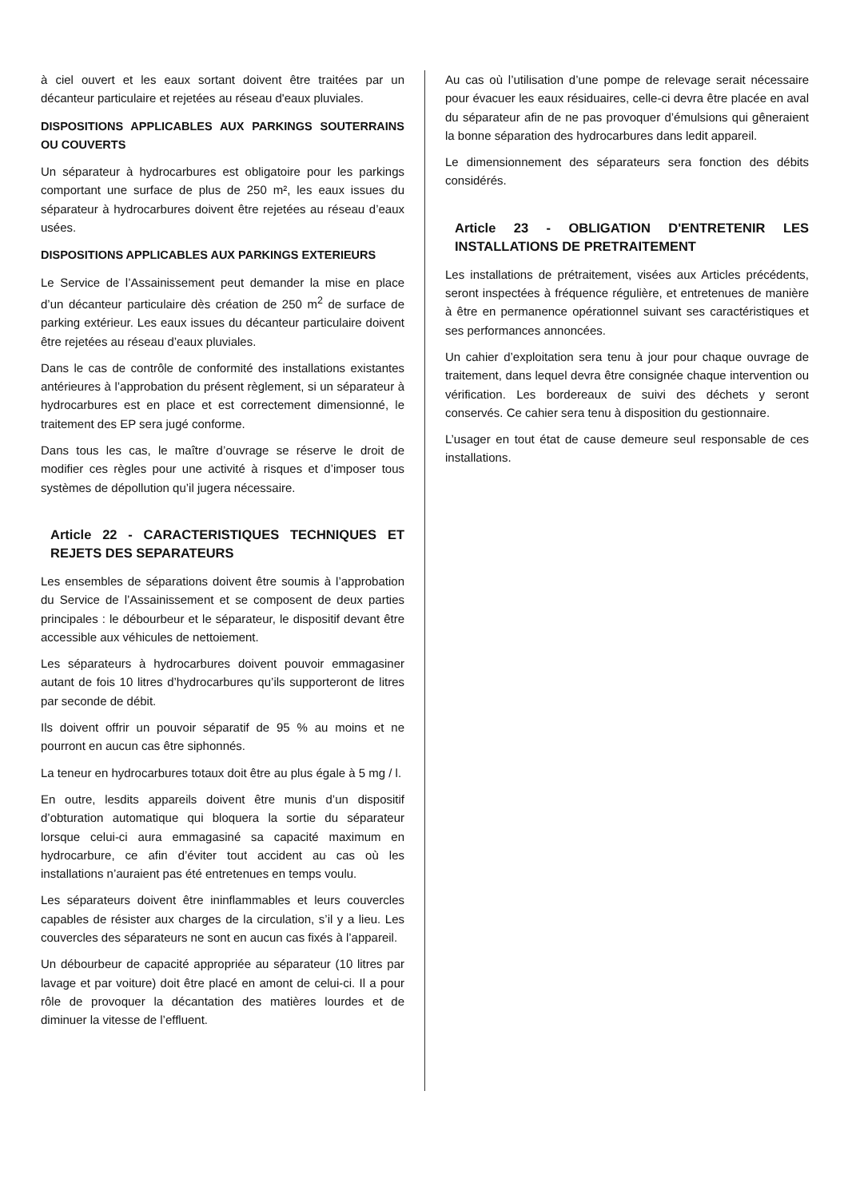à ciel ouvert et les eaux sortant doivent être traitées par un décanteur particulaire et rejetées au réseau d'eaux pluviales.
DISPOSITIONS APPLICABLES AUX PARKINGS SOUTERRAINS OU COUVERTS
Un séparateur à hydrocarbures est obligatoire pour les parkings comportant une surface de plus de 250 m², les eaux issues du séparateur à hydrocarbures doivent être rejetées au réseau d’eaux usées.
DISPOSITIONS APPLICABLES AUX PARKINGS EXTERIEURS
Le Service de l’Assainissement peut demander la mise en place d’un décanteur particulaire dès création de 250 m<sup>2</sup> de surface de parking extérieur. Les eaux issues du décanteur particulaire doivent être rejetées au réseau d’eaux pluviales.
Dans le cas de contrôle de conformité des installations existantes antérieures à l’approbation du présent règlement, si un séparateur à hydrocarbures est en place et est correctement dimensionné, le traitement des EP sera jugé conforme.
Dans tous les cas, le maître d’ouvrage se réserve le droit de modifier ces règles pour une activité à risques et d’imposer tous systèmes de dépollution qu’il jugera nécessaire.
Article 22 - CARACTERISTIQUES TECHNIQUES ET REJETS DES SEPARATEURS
Les ensembles de séparations doivent être soumis à l’approbation du Service de l’Assainissement et se composent de deux parties principales : le débourbeur et le séparateur, le dispositif devant être accessible aux véhicules de nettoiement.
Les séparateurs à hydrocarbures doivent pouvoir emmagasiner autant de fois 10 litres d’hydrocarbures qu’ils supporteront de litres par seconde de débit.
Ils doivent offrir un pouvoir séparatif de 95 % au moins et ne pourront en aucun cas être siphonnés.
La teneur en hydrocarbures totaux doit être au plus égale à 5 mg / l.
En outre, lesdits appareils doivent être munis d’un dispositif d’obturation automatique qui bloquera la sortie du séparateur lorsque celui-ci aura emmagasiné sa capacité maximum en hydrocarbure, ce afin d’éviter tout accident au cas où les installations n’auraient pas été entretenues en temps voulu.
Les séparateurs doivent être ininflammables et leurs couvercles capables de résister aux charges de la circulation, s’il y a lieu. Les couvercles des séparateurs ne sont en aucun cas fixés à l’appareil.
Un débourbeur de capacité appropriée au séparateur (10 litres par lavage et par voiture) doit être placé en amont de celui-ci. Il a pour rôle de provoquer la décantation des matières lourdes et de diminuer la vitesse de l’effluent.
Au cas où l’utilisation d’une pompe de relevage serait nécessaire pour évacuer les eaux résiduaires, celle-ci devra être placée en aval du séparateur afin de ne pas provoquer d’émulsions qui gêneraient la bonne séparation des hydrocarbures dans ledit appareil.
Le dimensionnement des séparateurs sera fonction des débits considérés.
Article 23 - OBLIGATION D'ENTRETENIR LES INSTALLATIONS DE PRETRAITEMENT
Les installations de prétraitement, visées aux Articles précédents, seront inspectées à fréquence régulière, et entretenues de manière à être en permanence opérationnel suivant ses caractéristiques et ses performances annoncées.
Un cahier d’exploitation sera tenu à jour pour chaque ouvrage de traitement, dans lequel devra être consignée chaque intervention ou vérification. Les bordereaux de suivi des déchets y seront conservés. Ce cahier sera tenu à disposition du gestionnaire.
L’usager en tout état de cause demeure seul responsable de ces installations.